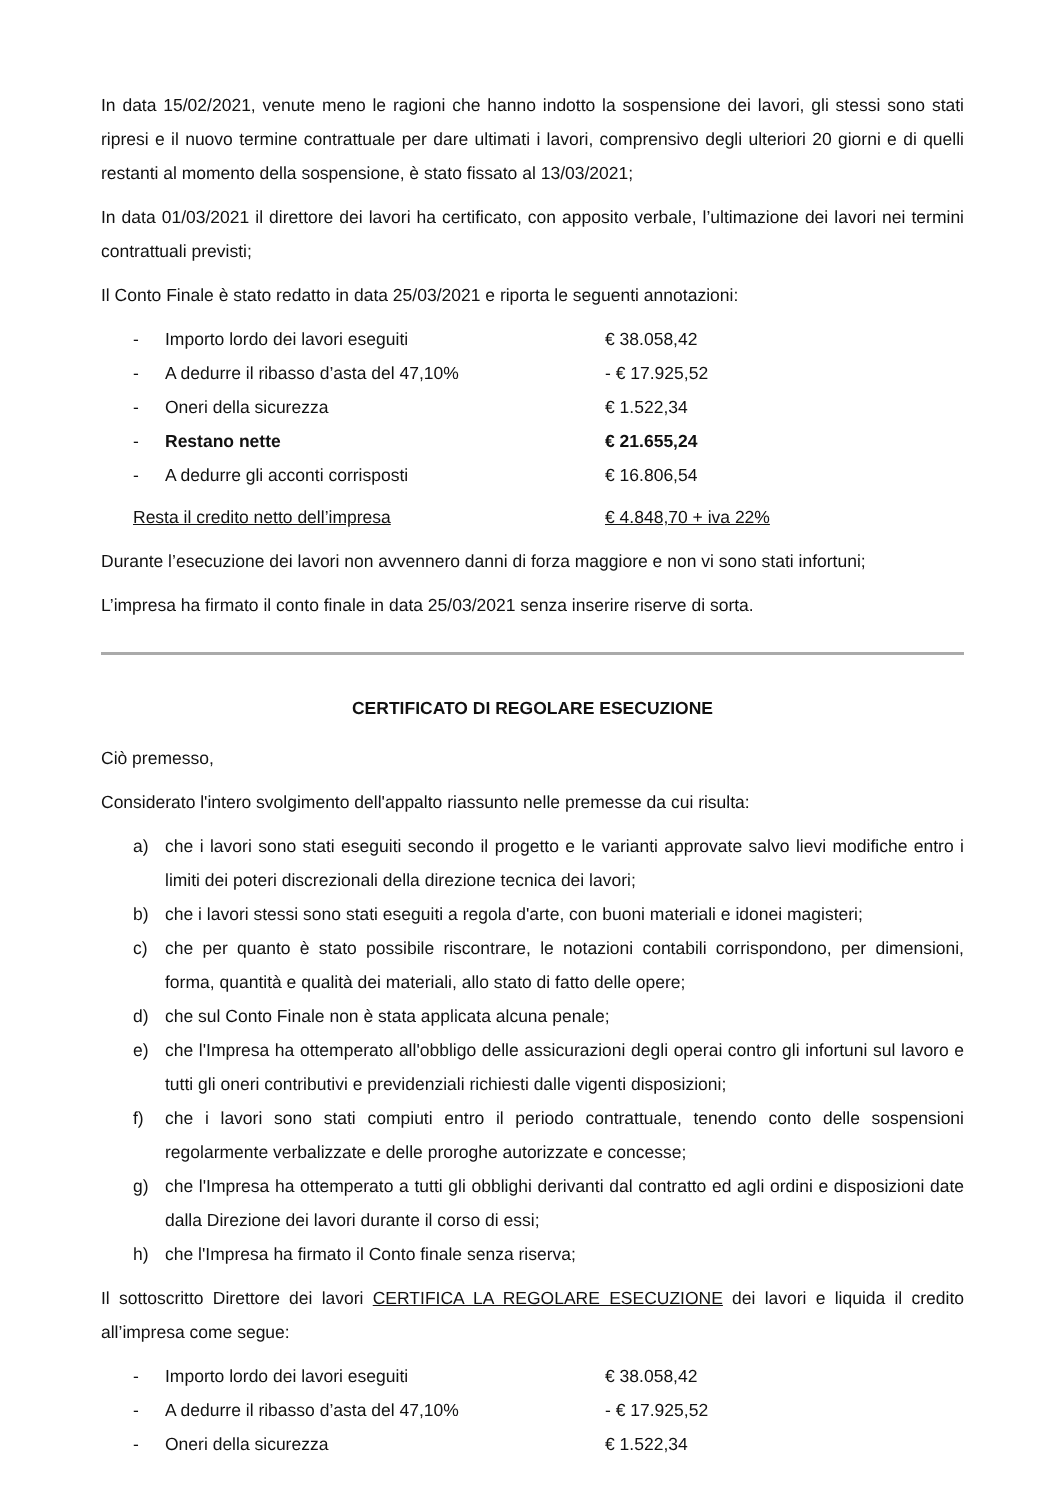In data 15/02/2021, venute meno le ragioni che hanno indotto la sospensione dei lavori, gli stessi sono stati ripresi e il nuovo termine contrattuale per dare ultimati i lavori, comprensivo degli ulteriori 20 giorni e di quelli restanti al momento della sospensione, è stato fissato al 13/03/2021;
In data 01/03/2021 il direttore dei lavori ha certificato, con apposito verbale, l’ultimazione dei lavori nei termini contrattuali previsti;
Il Conto Finale è stato redatto in data 25/03/2021 e riporta le seguenti annotazioni:
- Importo lordo dei lavori eseguiti € 38.058,42
- A dedurre il ribasso d’asta del 47,10% - € 17.925,52
- Oneri della sicurezza € 1.522,34
- Restano nette € 21.655,24
- A dedurre gli acconti corrisposti € 16.806,54
Resta il credito netto dell’impresa € 4.848,70 + iva 22%
Durante l’esecuzione dei lavori non avvennero danni di forza maggiore e non vi sono stati infortuni;
L’impresa ha firmato il conto finale in data 25/03/2021 senza inserire riserve di sorta.
CERTIFICATO DI REGOLARE ESECUZIONE
Ciò premesso,
Considerato l'intero svolgimento dell'appalto riassunto nelle premesse da cui risulta:
a) che i lavori sono stati eseguiti secondo il progetto e le varianti approvate salvo lievi modifiche entro i limiti dei poteri discrezionali della direzione tecnica dei lavori;
b) che i lavori stessi sono stati eseguiti a regola d'arte, con buoni materiali e idonei magisteri;
c) che per quanto è stato possibile riscontrare, le notazioni contabili corrispondono, per dimensioni, forma, quantità e qualità dei materiali, allo stato di fatto delle opere;
d) che sul Conto Finale non è stata applicata alcuna penale;
e) che l'Impresa ha ottemperato all'obbligo delle assicurazioni degli operai contro gli infortuni sul lavoro e tutti gli oneri contributivi e previdenziali richiesti dalle vigenti disposizioni;
f) che i lavori sono stati compiuti entro il periodo contrattuale, tenendo conto delle sospensioni regolarmente verbalizzate e delle proroghe autorizzate e concesse;
g) che l'Impresa ha ottemperato a tutti gli obblighi derivanti dal contratto ed agli ordini e disposizioni date dalla Direzione dei lavori durante il corso di essi;
h) che l'Impresa ha firmato il Conto finale senza riserva;
Il sottoscritto Direttore dei lavori CERTIFICA LA REGOLARE ESECUZIONE dei lavori e liquida il credito all’impresa come segue:
- Importo lordo dei lavori eseguiti € 38.058,42
- A dedurre il ribasso d’asta del 47,10% - € 17.925,52
- Oneri della sicurezza € 1.522,34